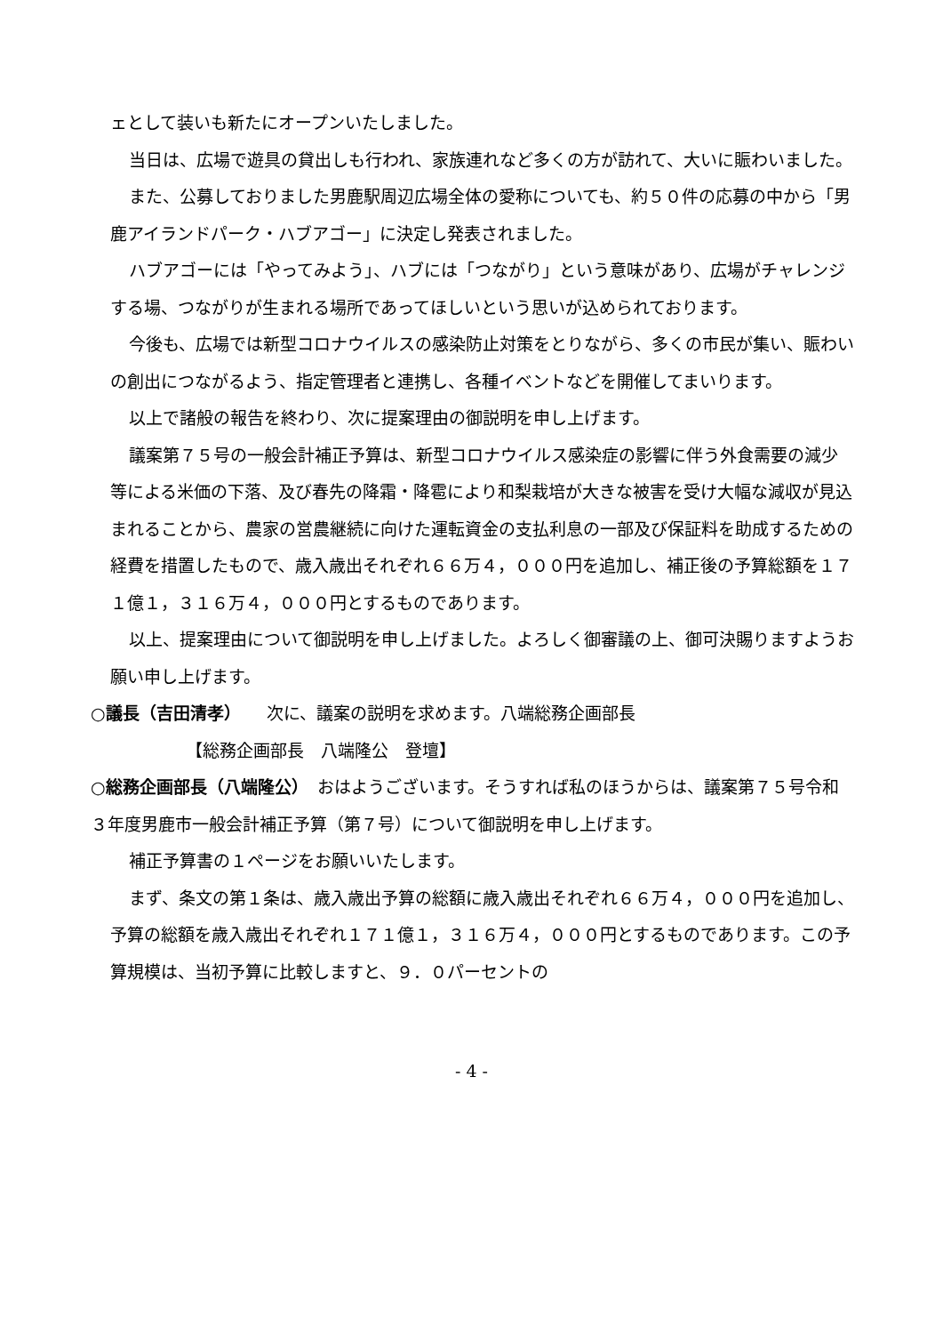ェとして装いも新たにオープンいたしました。
当日は、広場で遊具の貸出しも行われ、家族連れなど多くの方が訪れて、大いに賑わいました。
また、公募しておりました男鹿駅周辺広場全体の愛称についても、約５０件の応募の中から「男鹿アイランドパーク・ハブアゴー」に決定し発表されました。
ハブアゴーには「やってみよう」、ハブには「つながり」という意味があり、広場がチャレンジする場、つながりが生まれる場所であってほしいという思いが込められております。
今後も、広場では新型コロナウイルスの感染防止対策をとりながら、多くの市民が集い、賑わいの創出につながるよう、指定管理者と連携し、各種イベントなどを開催してまいります。
以上で諸般の報告を終わり、次に提案理由の御説明を申し上げます。
議案第７５号の一般会計補正予算は、新型コロナウイルス感染症の影響に伴う外食需要の減少等による米価の下落、及び春先の降霜・降雹により和梨栽培が大きな被害を受け大幅な減収が見込まれることから、農家の営農継続に向けた運転資金の支払利息の一部及び保証料を助成するための経費を措置したもので、歳入歳出それぞれ６６万４，０００円を追加し、補正後の予算総額を１７１億１，３１６万４，０００円とするものであります。
以上、提案理由について御説明を申し上げました。よろしく御審議の上、御可決賜りますようお願い申し上げます。
○議長（吉田清孝）　　次に、議案の説明を求めます。八端総務企画部長
【総務企画部長　八端隆公　登壇】
○総務企画部長（八端隆公）　おはようございます。そうすれば私のほうからは、議案第７５号令和３年度男鹿市一般会計補正予算（第７号）について御説明を申し上げます。
補正予算書の１ページをお願いいたします。
まず、条文の第１条は、歳入歳出予算の総額に歳入歳出それぞれ６６万４，０００円を追加し、予算の総額を歳入歳出それぞれ１７１億１，３１６万４，０００円とするものであります。この予算規模は、当初予算に比較しますと、９．０パーセントの
- 4 -